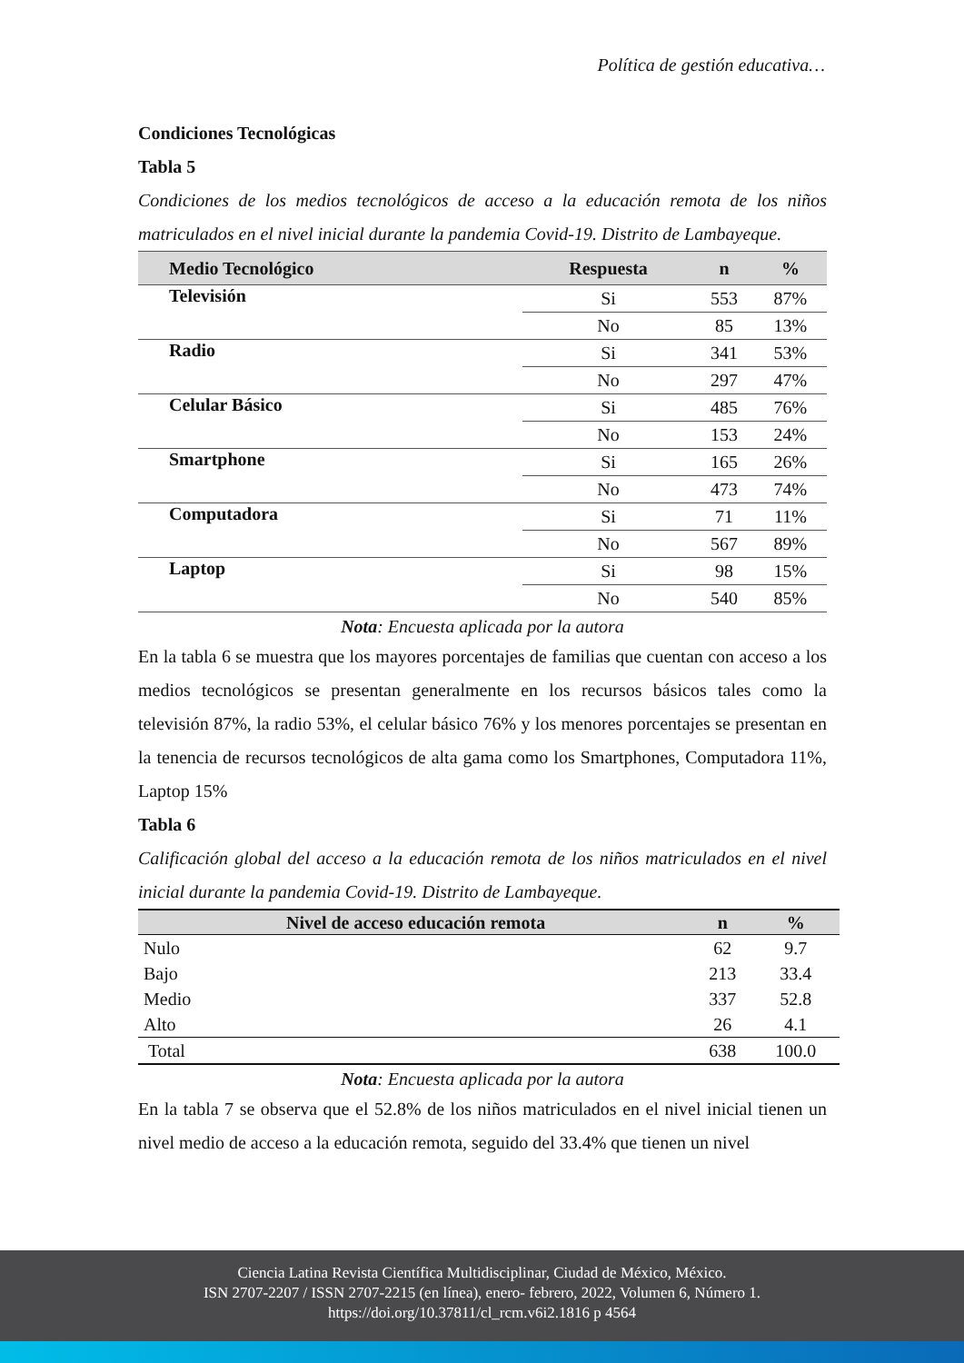Política de gestión educativa…
Condiciones Tecnológicas
Tabla 5
Condiciones de los medios tecnológicos de acceso a la educación remota de los niños matriculados en el nivel inicial durante la pandemia Covid-19. Distrito de Lambayeque.
| Medio Tecnológico | Respuesta | n | % |
| --- | --- | --- | --- |
| Televisión | Si | 553 | 87% |
| | No | 85 | 13% |
| Radio | Si | 341 | 53% |
| | No | 297 | 47% |
| Celular Básico | Si | 485 | 76% |
| | No | 153 | 24% |
| Smartphone | Si | 165 | 26% |
| | No | 473 | 74% |
| Computadora | Si | 71 | 11% |
| | No | 567 | 89% |
| Laptop | Si | 98 | 15% |
| | No | 540 | 85% |
Nota: Encuesta aplicada por la autora
En la tabla 6 se muestra que los mayores porcentajes de familias que cuentan con acceso a los medios tecnológicos se presentan generalmente en los recursos básicos tales como la televisión 87%, la radio 53%, el celular básico 76% y los menores porcentajes se presentan en la tenencia de recursos tecnológicos de alta gama como los Smartphones, Computadora 11%, Laptop 15%
Tabla 6
Calificación global del acceso a la educación remota de los niños matriculados en el nivel inicial durante la pandemia Covid-19. Distrito de Lambayeque.
| Nivel de acceso educación remota | n | % |
| --- | --- | --- |
| Nulo | 62 | 9.7 |
| Bajo | 213 | 33.4 |
| Medio | 337 | 52.8 |
| Alto | 26 | 4.1 |
| Total | 638 | 100.0 |
Nota: Encuesta aplicada por la autora
En la tabla 7 se observa que el 52.8% de los niños matriculados en el nivel inicial tienen un nivel medio de acceso a la educación remota, seguido del 33.4% que tienen un nivel
Ciencia Latina Revista Científica Multidisciplinar, Ciudad de México, México.
ISN 2707-2207 / ISSN 2707-2215 (en línea), enero- febrero, 2022, Volumen 6, Número 1.
https://doi.org/10.37811/cl_rcm.v6i2.1816 p 4564